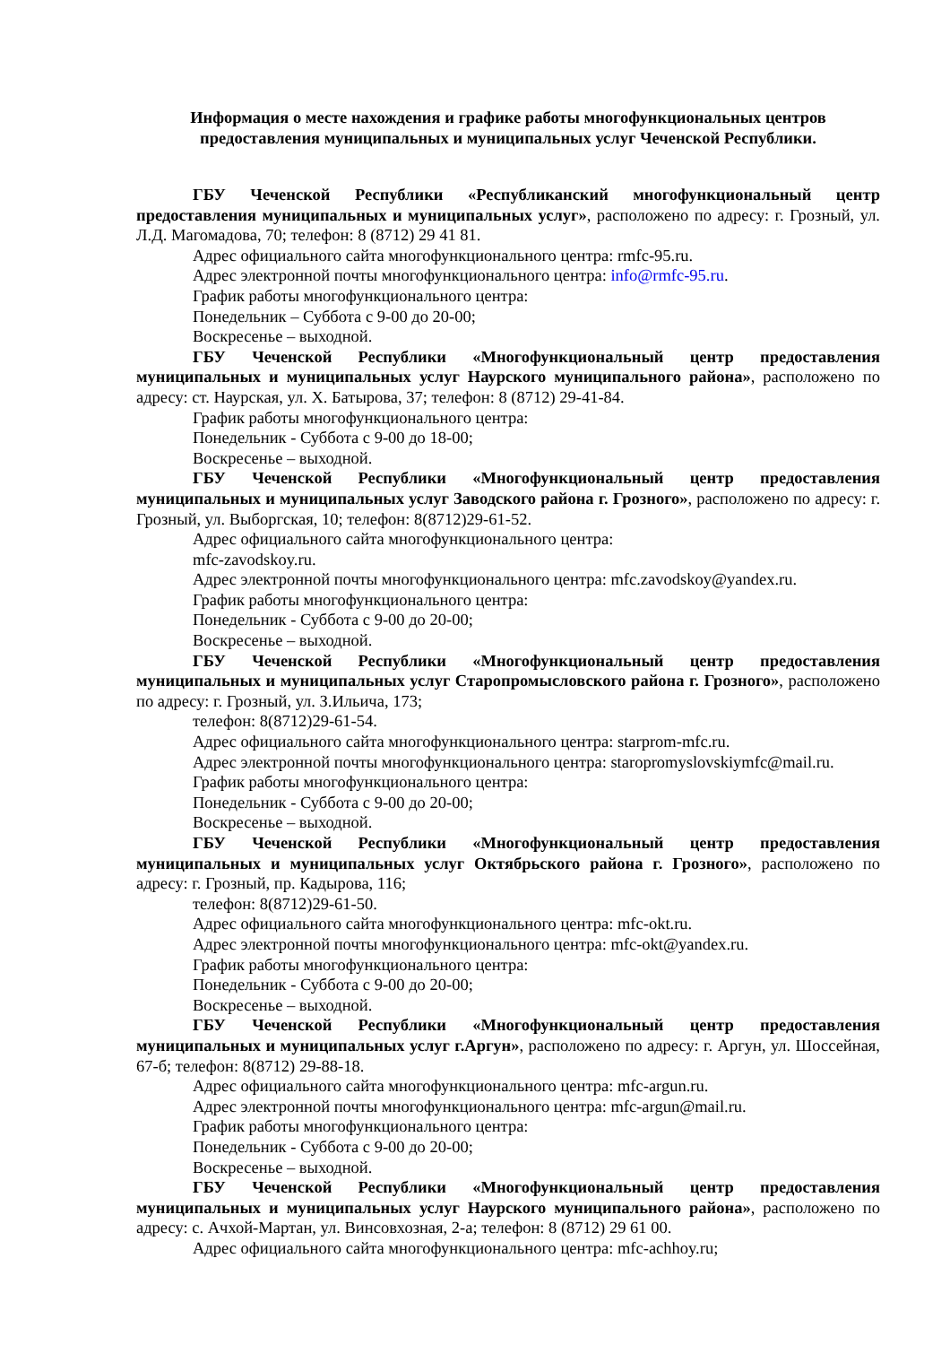Информация о месте нахождения и графике работы многофункциональных центров
предоставления муниципальных и муниципальных услуг Чеченской Республики.
ГБУ Чеченской Республики «Республиканский многофункциональный центр предоставления муниципальных и муниципальных услуг», расположено по адресу: г. Грозный, ул. Л.Д. Магомадова, 70; телефон: 8 (8712) 29 41 81.
Адрес официального сайта многофункционального центра: rmfc-95.ru.
Адрес электронной почты многофункционального центра: info@rmfc-95.ru.
График работы многофункционального центра:
Понедельник – Суббота с 9-00 до 20-00;
Воскресенье – выходной.
ГБУ Чеченской Республики «Многофункциональный центр предоставления муниципальных и муниципальных услуг Наурского муниципального района», расположено по адресу: ст. Наурская, ул. Х. Батырова, 37; телефон: 8 (8712) 29-41-84.
График работы многофункционального центра:
Понедельник - Суббота с 9-00 до 18-00;
Воскресенье – выходной.
ГБУ Чеченской Республики «Многофункциональный центр предоставления муниципальных и муниципальных услуг Заводского района г. Грозного», расположено по адресу: г. Грозный, ул. Выборгская, 10; телефон: 8(8712)29-61-52.
Адрес официального сайта многофункционального центра:
mfc-zavodskoy.ru.
Адрес электронной почты многофункционального центра: mfc.zavodskoy@yandex.ru.
График работы многофункционального центра:
Понедельник - Суббота с 9-00 до 20-00;
Воскресенье – выходной.
ГБУ Чеченской Республики «Многофункциональный центр предоставления муниципальных и муниципальных услуг Старопромысловского района г. Грозного», расположено по адресу: г. Грозный, ул. З.Ильича, 173;
телефон: 8(8712)29-61-54.
Адрес официального сайта многофункционального центра: starprom-mfc.ru.
Адрес электронной почты многофункционального центра: staropromyslovskiymfc@mail.ru.
График работы многофункционального центра:
Понедельник - Суббота с 9-00 до 20-00;
Воскресенье – выходной.
ГБУ Чеченской Республики «Многофункциональный центр предоставления муниципальных и муниципальных услуг Октябрьского района г. Грозного», расположено по адресу: г. Грозный, пр. Кадырова, 116;
телефон: 8(8712)29-61-50.
Адрес официального сайта многофункционального центра: mfc-okt.ru.
Адрес электронной почты многофункционального центра: mfc-okt@yandex.ru.
График работы многофункционального центра:
Понедельник - Суббота с 9-00 до 20-00;
Воскресенье – выходной.
ГБУ Чеченской Республики «Многофункциональный центр предоставления муниципальных и муниципальных услуг г.Аргун», расположено по адресу: г. Аргун, ул. Шоссейная, 67-б; телефон: 8(8712) 29-88-18.
Адрес официального сайта многофункционального центра: mfc-argun.ru.
Адрес электронной почты многофункционального центра: mfc-argun@mail.ru.
График работы многофункционального центра:
Понедельник - Суббота с 9-00 до 20-00;
Воскресенье – выходной.
ГБУ Чеченской Республики «Многофункциональный центр предоставления муниципальных и муниципальных услуг Наурского муниципального района», расположено по адресу: с. Ачхой-Мартан, ул. Винсовхозная, 2-а; телефон: 8 (8712) 29 61 00.
Адрес официального сайта многофункционального центра: mfc-achhoy.ru;